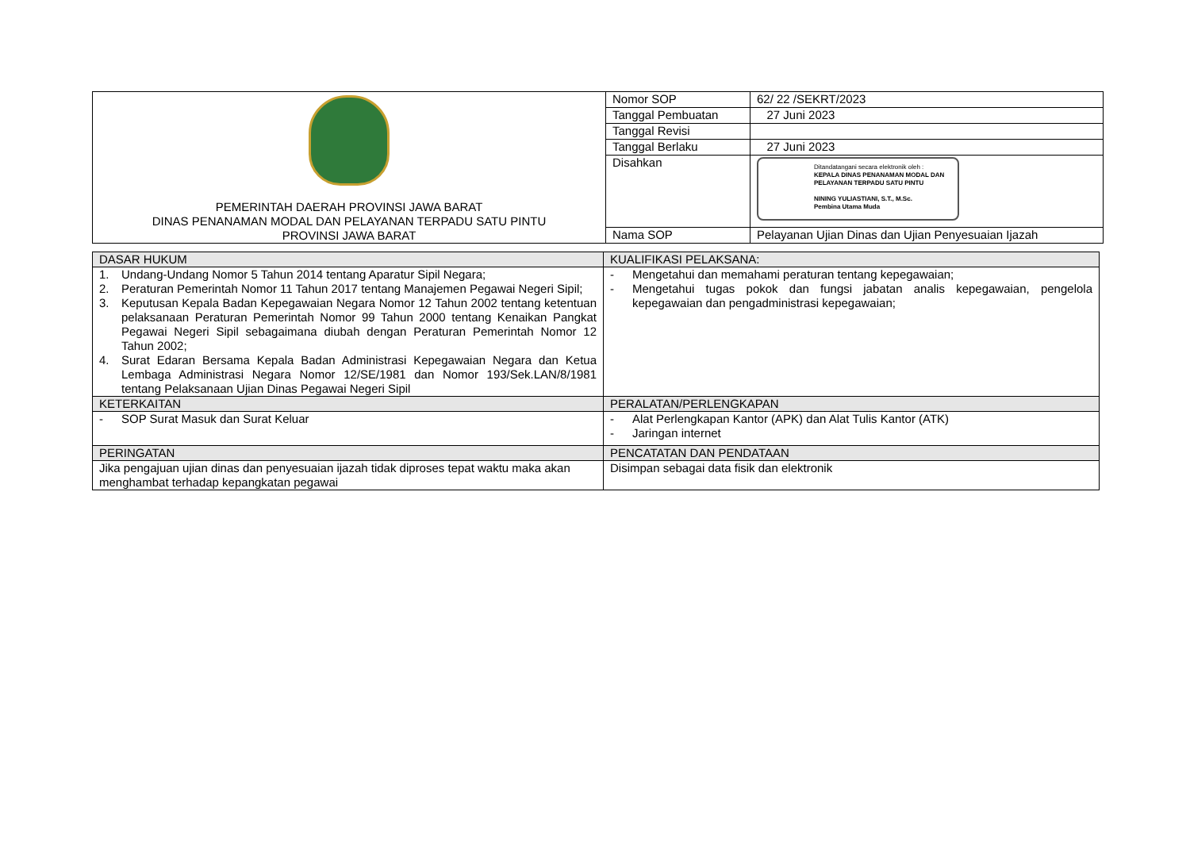| PEMERINTAH DAERAH PROVINSI JAWA BARAT DINAS PENANAMAN MODAL DAN PELAYANAN TERPADU SATU PINTU PROVINSI JAWA BARAT | Nomor SOP | 62/ 22 /SEKRT/2023 |
| | Tanggal Pembuatan | 27 Juni 2023 |
| | Tanggal Revisi | |
| | Tanggal Berlaku | 27 Juni 2023 |
| | Disahkan | Ditandatangani secara elektronik oleh : KEPALA DINAS PENANAMAN MODAL DAN PELAYANAN TERPADU SATU PINTU NINING YULIASTIANI, S.T., M.Sc. Pembina Utama Muda |
| | Nama SOP | Pelayanan Ujian Dinas dan Ujian Penyesuaian Ijazah |
| DASAR HUKUM | KUALIFIKASI PELAKSANA: |
| --- | --- |
| 1. Undang-Undang Nomor 5 Tahun 2014 tentang Aparatur Sipil Negara; 2. Peraturan Pemerintah Nomor 11 Tahun 2017 tentang Manajemen Pegawai Negeri Sipil; 3. Keputusan Kepala Badan Kepegawaian Negara Nomor 12 Tahun 2002 tentang ketentuan pelaksanaan Peraturan Pemerintah Nomor 99 Tahun 2000 tentang Kenaikan Pangkat Pegawai Negeri Sipil sebagaimana diubah dengan Peraturan Pemerintah Nomor 12 Tahun 2002; 4. Surat Edaran Bersama Kepala Badan Administrasi Kepegawaian Negara dan Ketua Lembaga Administrasi Negara Nomor 12/SE/1981 dan Nomor 193/Sek.LAN/8/1981 tentang Pelaksanaan Ujian Dinas Pegawai Negeri Sipil | - Mengetahui dan memahami peraturan tentang kepegawaian; - Mengetahui tugas pokok dan fungsi jabatan analis kepegawaian, pengelola kepegawaian dan pengadministrasi kepegawaian; |
| KETERKAITAN | PERALATAN/PERLENGKAPAN |
| - SOP Surat Masuk dan Surat Keluar | - Alat Perlengkapan Kantor (APK) dan Alat Tulis Kantor (ATK) - Jaringan internet |
| PERINGATAN | PENCATATAN DAN PENDATAAN |
| Jika pengajuan ujian dinas dan penyesuaian ijazah tidak diproses tepat waktu maka akan menghambat terhadap kepangkatan pegawai | Disimpan sebagai data fisik dan elektronik |